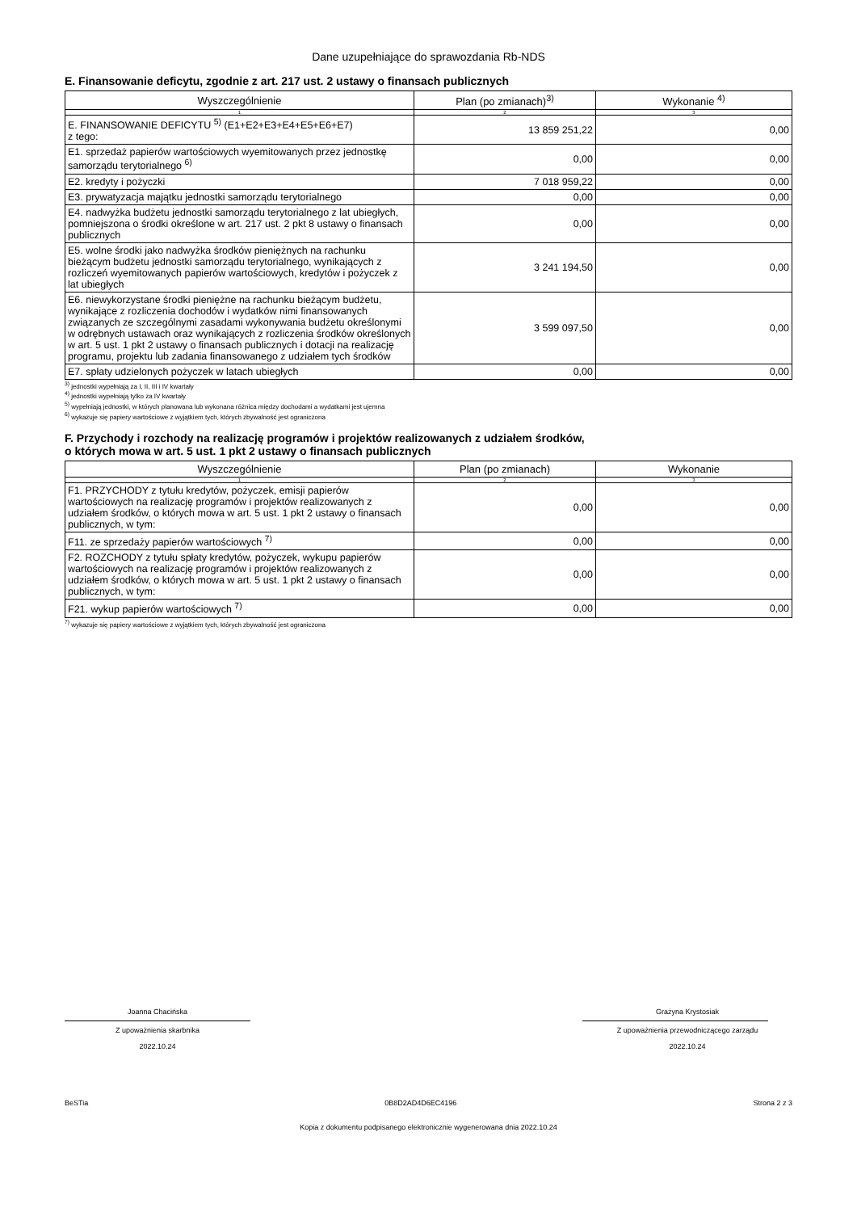Dane uzupełniające do sprawozdania Rb-NDS
E. Finansowanie deficytu, zgodnie z art. 217 ust. 2 ustawy o finansach publicznych
| Wyszczególnienie | Plan (po zmianach)<sup>3)</sup> | Wykonanie <sup>4)</sup> |
| --- | --- | --- |
| 1 | 2 | 3 |
| E. FINANSOWANIE DEFICYTU <sup>5)</sup> (E1+E2+E3+E4+E5+E6+E7) z tego: | 13 859 251,22 | 0,00 |
| E1. sprzedaż papierów wartościowych wyemitowanych przez jednostkę samorządu terytorialnego <sup>6)</sup> | 0,00 | 0,00 |
| E2. kredyty i pożyczki | 7 018 959,22 | 0,00 |
| E3. prywatyzacja majątku jednostki samorządu terytorialnego | 0,00 | 0,00 |
| E4. nadwyżka budżetu jednostki samorządu terytorialnego z lat ubiegłych, pomniejszona o środki określone w art. 217 ust. 2 pkt 8 ustawy o finansach publicznych | 0,00 | 0,00 |
| E5. wolne środki jako nadwyżka środków pieniężnych na rachunku bieżącym budżetu jednostki samorządu terytorialnego, wynikających z rozliczeń wyemitowanych papierów wartościowych, kredytów i pożyczek z lat ubiegłych | 3 241 194,50 | 0,00 |
| E6. niewykorzystane środki pieniężne na rachunku bieżącym budżetu, wynikające z rozliczenia dochodów i wydatków nimi finansowanych związanych ze szczególnymi zasadami wykonywania budżetu określonymi w odrębnych ustawach oraz wynikających z rozliczenia środków określonych w art. 5 ust. 1 pkt 2 ustawy o finansach publicznych i dotacji na realizację programu, projektu lub zadania finansowanego z udziałem tych środków | 3 599 097,50 | 0,00 |
| E7. spłaty udzielonych pożyczek w latach ubiegłych | 0,00 | 0,00 |
<sup>3)</sup> jednostki wypełniają za I, II, III i IV kwartały
<sup>4)</sup> jednostki wypełniają tylko za IV kwartały
<sup>5)</sup> wypełniają jednostki, w których planowana lub wykonana różnica między dochodami a wydatkami jest ujemna
<sup>6)</sup> wykazuje się papiery wartościowe z wyjątkiem tych, których zbywalność jest ograniczona
F. Przychody i rozchody na realizację programów i projektów realizowanych z udziałem środków,
o których mowa w art. 5 ust. 1 pkt 2 ustawy o finansach publicznych
| Wyszczególnienie | Plan (po zmianach) | Wykonanie |
| --- | --- | --- |
| 1 | 2 | 3 |
| F1. PRZYCHODY z tytułu kredytów, pożyczek, emisji papierów wartościowych na realizację programów i projektów realizowanych z udziałem środków, o których mowa w art. 5 ust. 1 pkt 2 ustawy o finansach publicznych, w tym: | 0,00 | 0,00 |
| F11. ze sprzedaży papierów wartościowych <sup>7)</sup> | 0,00 | 0,00 |
| F2. ROZCHODY z tytułu spłaty kredytów, pożyczek, wykupu papierów wartościowych na realizację programów i projektów realizowanych z udziałem środków, o których mowa w art. 5 ust. 1 pkt 2 ustawy o finansach publicznych, w tym: | 0,00 | 0,00 |
| F21. wykup papierów wartościowych <sup>7)</sup> | 0,00 | 0,00 |
<sup>7)</sup> wykazuje się papiery wartościowe z wyjątkiem tych, których zbywalność jest ograniczona
Joanna Chacińska
Z upoważnienia skarbnika
2022.10.24
Grażyna Krystosiak
Z upoważnienia przewodniczącego zarządu
2022.10.24
BeSTia 0B8D2AD4D6EC4196 Strona 2 z 3
Kopia z dokumentu podpisanego elektronicznie wygenerowana dnia 2022.10.24